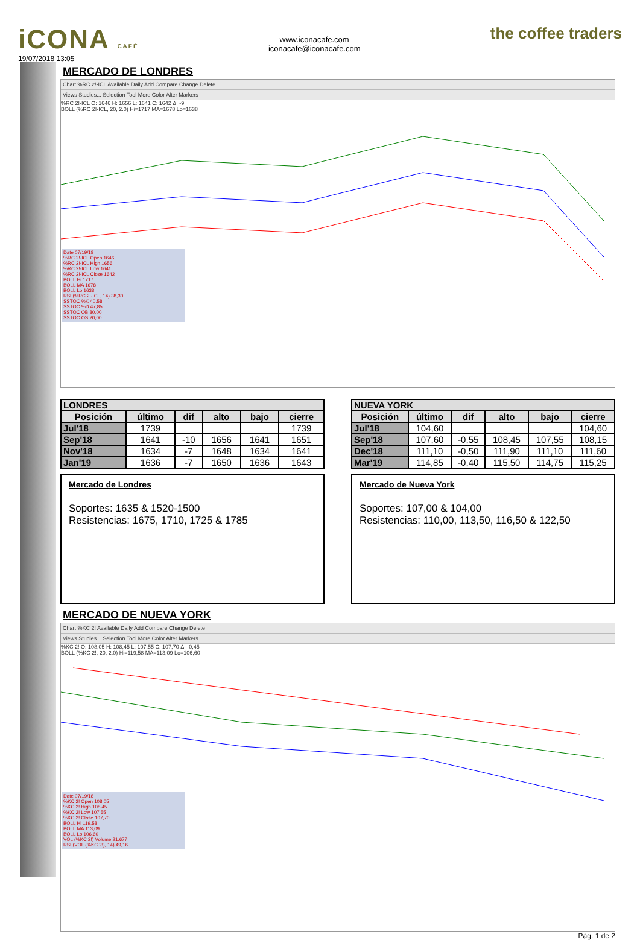iCONA CAFÉ
19/07/2018 13:05
www.iconacafe.com
iconacafe@iconacafe.com
the coffee traders
MERCADO DE LONDRES
Chart %RC 2!-ICL Available Daily Add Compare Change Delete
Views Studies... Selection Tool More Color Alter Markers
%RC 2!-ICL O: 1646 H: 1656 L: 1641 C: 1642 Δ: -9
BOLL (%RC 2!-ICL, 20, 2.0) Hi=1717 MA=1678 Lo=1638
Date 07/19/18
%RC 2!-ICL Open 1646
%RC 2!-ICL High 1656
%RC 2!-ICL Low 1641
%RC 2!-ICL Close 1642
BOLL Hi 1717
BOLL MA 1678
BOLL Lo 1638
RSI (%RC 2!-ICL, 14) 38,30
SSTOC %K 40,58
SSTOC %D 47,85
SSTOC OB 80,00
SSTOC OS 20,00
| LONDRES | | | | | |
| --- | --- | --- | --- | --- | --- |
| Posición | último | dif | alto | bajo | cierre |
| Jul'18 | 1739 | | | | 1739 |
| Sep'18 | 1641 | -10 | 1656 | 1641 | 1651 |
| Nov'18 | 1634 | -7 | 1648 | 1634 | 1641 |
| Jan'19 | 1636 | -7 | 1650 | 1636 | 1643 |
| NUEVA YORK | | | | | |
| --- | --- | --- | --- | --- | --- |
| Posición | último | dif | alto | bajo | cierre |
| Jul'18 | 104,60 | | | | 104,60 |
| Sep'18 | 107,60 | -0,55 | 108,45 | 107,55 | 108,15 |
| Dec'18 | 111,10 | -0,50 | 111,90 | 111,10 | 111,60 |
| Mar'19 | 114,85 | -0,40 | 115,50 | 114,75 | 115,25 |
Mercado de Londres
Soportes: 1635 & 1520-1500
Resistencias: 1675, 1710, 1725 & 1785
Mercado de Nueva York
Soportes: 107,00 & 104,00
Resistencias: 110,00, 113,50, 116,50 & 122,50
MERCADO DE NUEVA YORK
Chart %KC 2! Available Daily Add Compare Change Delete
Views Studies... Selection Tool More Color Alter Markers
%KC 2! O: 108,05 H: 108,45 L: 107,55 C: 107,70 Δ: -0,45
BOLL (%KC 2!, 20, 2.0) Hi=119,58 MA=113,09 Lo=106,60
Date 07/19/18
%KC 2! Open 108,05
%KC 2! High 108,45
%KC 2! Low 107,55
%KC 2! Close 107,70
BOLL Hi 119,58
BOLL MA 113,09
BOLL Lo 106,60
VOL (%KC 2!) Volume 21.677
RSI (VOL (%KC 2!), 14) 49,16
Pág. 1 de 2